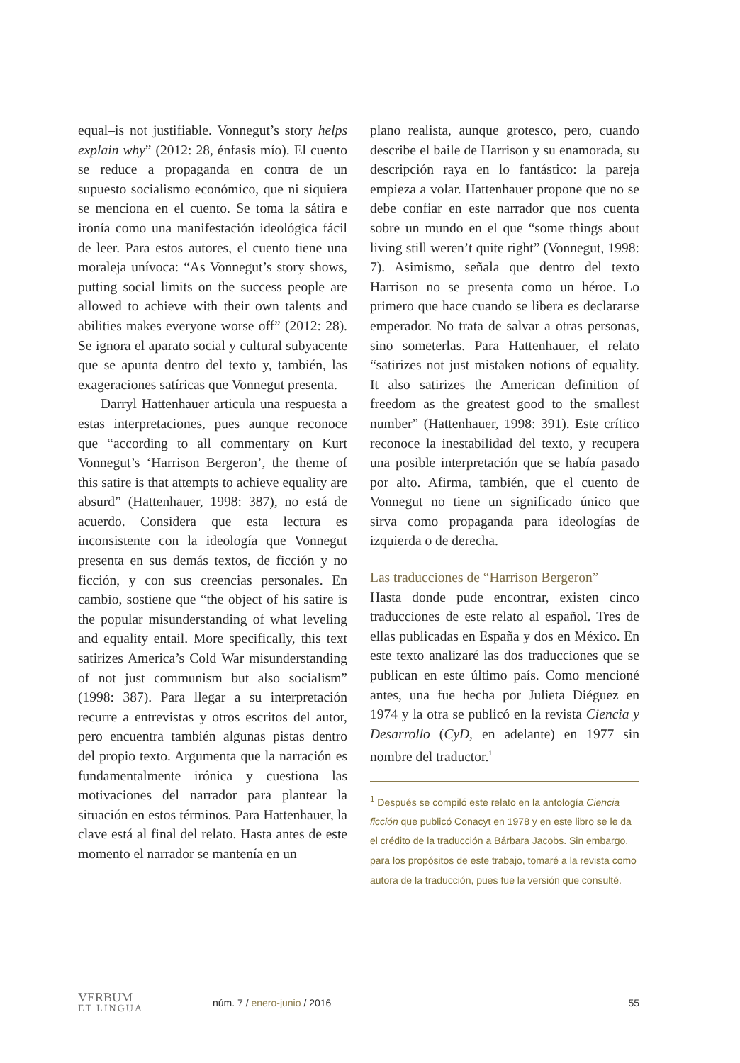equal–is not justifiable. Vonnegut’s story helps explain why” (2012: 28, énfasis mío). El cuento se reduce a propaganda en contra de un supuesto socialismo económico, que ni siquiera se menciona en el cuento. Se toma la sátira e ironía como una manifestación ideológica fácil de leer. Para estos autores, el cuento tiene una moraleja unívoca: “As Vonnegut’s story shows, putting social limits on the success people are allowed to achieve with their own talents and abilities makes everyone worse off” (2012: 28). Se ignora el aparato social y cultural subyacente que se apunta dentro del texto y, también, las exageraciones satíricas que Vonnegut presenta.
Darryl Hattenhauer articula una respuesta a estas interpretaciones, pues aunque reconoce que “according to all commentary on Kurt Vonnegut’s ‘Harrison Bergeron’, the theme of this satire is that attempts to achieve equality are absurd” (Hattenhauer, 1998: 387), no está de acuerdo. Considera que esta lectura es inconsistente con la ideología que Vonnegut presenta en sus demás textos, de ficción y no ficción, y con sus creencias personales. En cambio, sostiene que “the object of his satire is the popular misunderstanding of what leveling and equality entail. More specifically, this text satirizes America’s Cold War misunderstanding of not just communism but also socialism” (1998: 387). Para llegar a su interpretación recurre a entrevistas y otros escritos del autor, pero encuentra también algunas pistas dentro del propio texto. Argumenta que la narración es fundamentalmente irónica y cuestiona las motivaciones del narrador para plantear la situación en estos términos. Para Hattenhauer, la clave está al final del relato. Hasta antes de este momento el narrador se mantenía en un
plano realista, aunque grotesco, pero, cuando describe el baile de Harrison y su enamorada, su descripción raya en lo fantástico: la pareja empieza a volar. Hattenhauer propone que no se debe confiar en este narrador que nos cuenta sobre un mundo en el que “some things about living still weren’t quite right” (Vonnegut, 1998: 7). Asimismo, señala que dentro del texto Harrison no se presenta como un héroe. Lo primero que hace cuando se libera es declararse emperador. No trata de salvar a otras personas, sino someterlas. Para Hattenhauer, el relato “satirizes not just mistaken notions of equality. It also satirizes the American definition of freedom as the greatest good to the smallest number” (Hattenhauer, 1998: 391). Este crítico reconoce la inestabilidad del texto, y recupera una posible interpretación que se había pasado por alto. Afirma, también, que el cuento de Vonnegut no tiene un significado único que sirva como propaganda para ideologías de izquierda o de derecha.
Las traducciones de “Harrison Bergeron”
Hasta donde pude encontrar, existen cinco traducciones de este relato al español. Tres de ellas publicadas en España y dos en México. En este texto analizaré las dos traducciones que se publican en este último país. Como mencioné antes, una fue hecha por Julieta Diéguez en 1974 y la otra se publicó en la revista Ciencia y Desarrollo (CyD, en adelante) en 1977 sin nombre del traductor.<sup>1</sup>
<sup>1</sup> Después se compiló este relato en la antología Ciencia ficción que publicó Conacyt en 1978 y en este libro se le da el crédito de la traducción a Bárbara Jacobs. Sin embargo, para los propósitos de este trabajo, tomaré a la revista como autora de la traducción, pues fue la versión que consulté.
VERBUM
ET LINGUA
núm. 7 / enero-junio / 2016 55